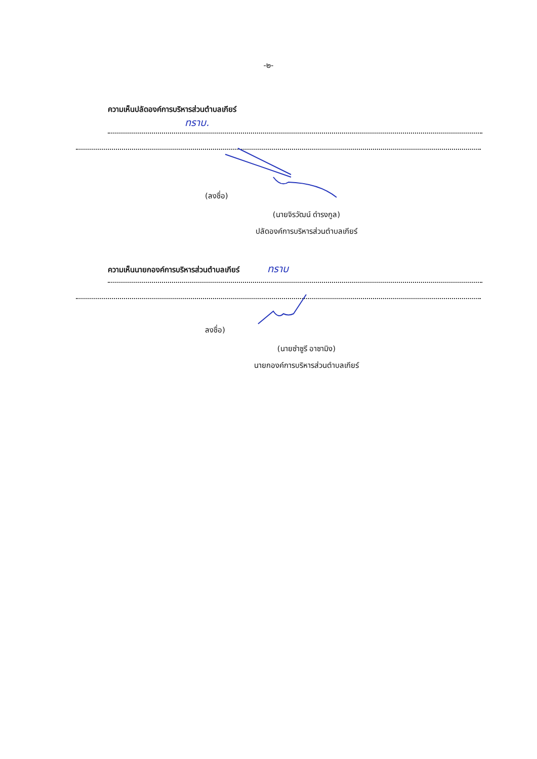-๒-
ความเห็นปลัดองค์การบริหารส่วนตำบลเกียร์
ทราบ.
(ลงชื่อ)
(นายจิรวัฒน์ ดำรงกูล)
ปลัดองค์การบริหารส่วนตำบลเกียร์
ความเห็นนายกองค์การบริหารส่วนตำบลเกียร์ ทราบ
ลงชื่อ)
(นายซำซูรี อาซามิง)
นายกองค์การบริหารส่วนตำบลเกียร์